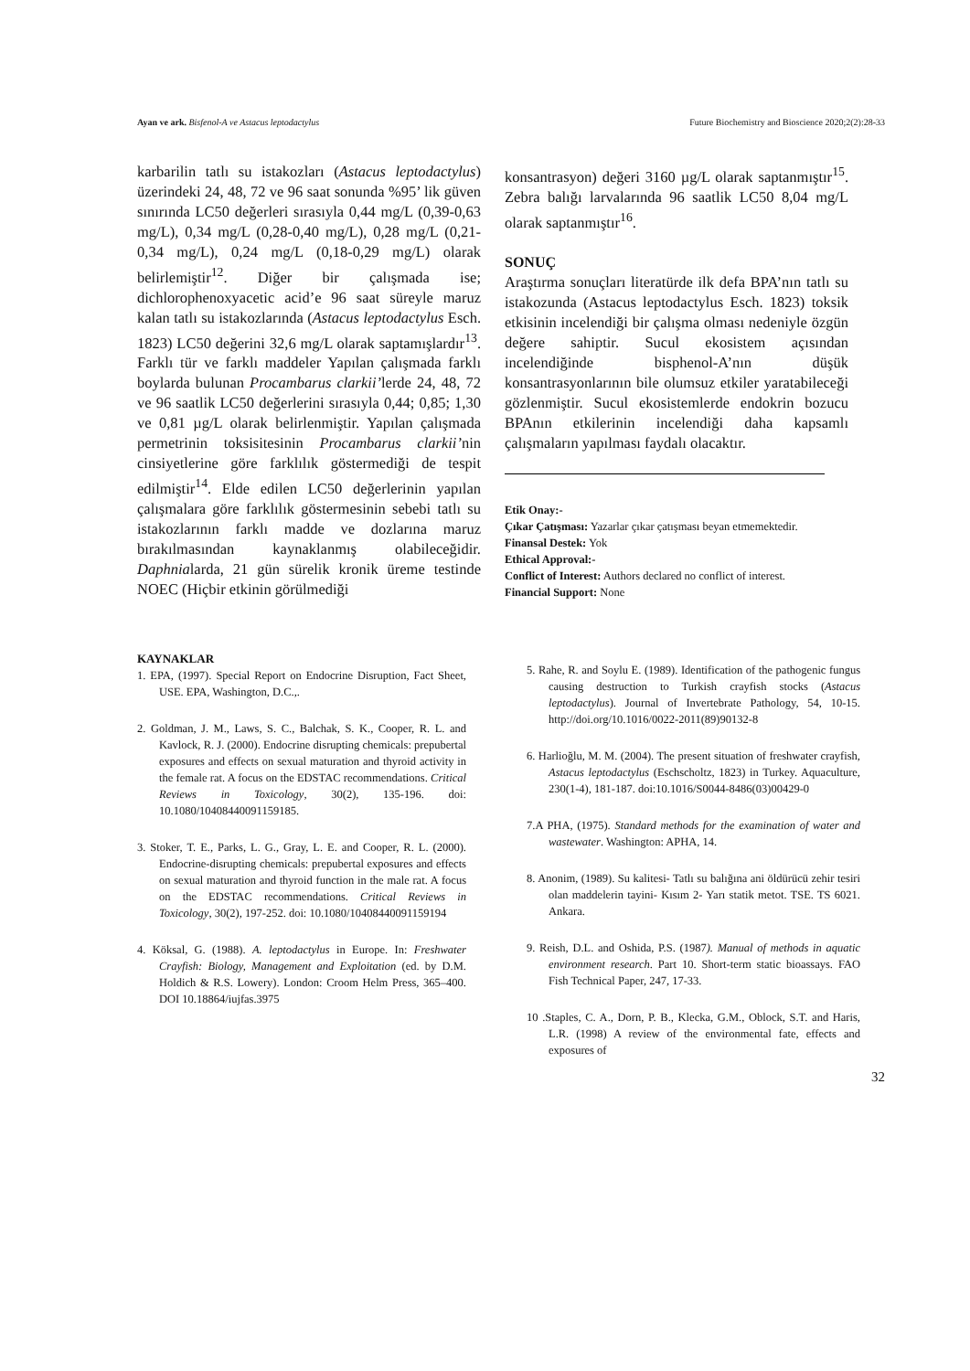Ayan ve ark. Bisfenol-A ve Astacus leptodactylus Future Biochemistry and Bioscience 2020;2(2):28-33
karbarilin tatlı su istakozları (Astacus leptodactylus) üzerindeki 24, 48, 72 ve 96 saat sonunda %95’ lik güven sınırında LC50 değerleri sırasıyla 0,44 mg/L (0,39-0,63 mg/L), 0,34 mg/L (0,28-0,40 mg/L), 0,28 mg/L (0,21-0,34 mg/L), 0,24 mg/L (0,18-0,29 mg/L) olarak belirlemiştir<sup>12</sup>. Diğer bir çalışmada ise; dichlorophenoxyacetic acid’e 96 saat süreyle maruz kalan tatlı su istakozlarında (Astacus leptodactylus Esch. 1823) LC50 değerini 32,6 mg/L olarak saptamışlardır<sup>13</sup>. Farklı tür ve farklı maddeler Yapılan çalışmada farklı boylarda bulunan Procambarus clarkii’lerde 24, 48, 72 ve 96 saatlik LC50 değerlerini sırasıyla 0,44; 0,85; 1,30 ve 0,81 µg/L olarak belirlenmiştir. Yapılan çalışmada permetrinin toksisitesinin Procambarus clarkii’nin cinsiyetlerine göre farklılık göstermediği de tespit edilmiştir<sup>14</sup>. Elde edilen LC50 değerlerinin yapılan çalışmalara göre farklılık göstermesinin sebebi tatlı su istakozlarının farklı madde ve dozlarına maruz bırakılmasından kaynaklanmış olabileceğidir. Daphnialarda, 21 gün sürelik kronik üreme testinde NOEC (Hiçbir etkinin görülmediği
konsantrasyon) değeri 3160 µg/L olarak saptanmıştır<sup>15</sup>. Zebra balığı larvalarında 96 saatlik LC50 8,04 mg/L olarak saptanmıştır<sup>16</sup>.
SONUÇ
Araştırma sonuçları literatürde ilk defa BPA’nın tatlı su istakozunda (Astacus leptodactylus Esch. 1823) toksik etkisinin incelendiği bir çalışma olması nedeniyle özgün değere sahiptir. Sucul ekosistem açısından incelendiğinde bisphenol-A’nın düşük konsantrasyonlarının bile olumsuz etkiler yaratabileceği gözlenmiştir. Sucul ekosistemlerde endokrin bozucu BPAnın etkilerinin incelendiği daha kapsamlı çalışmaların yapılması faydalı olacaktır.
Etik Onay:-
Çıkar Çatışması: Yazarlar çıkar çatışması beyan etmemektedir.
Finansal Destek: Yok
Ethical Approval:-
Conflict of Interest: Authors declared no conflict of interest.
Financial Support: None
KAYNAKLAR
1. EPA, (1997). Special Report on Endocrine Disruption, Fact Sheet, USE. EPA, Washington, D.C.,.
2. Goldman, J. M., Laws, S. C., Balchak, S. K., Cooper, R. L. and Kavlock, R. J. (2000). Endocrine disrupting chemicals: prepubertal exposures and effects on sexual maturation and thyroid activity in the female rat. A focus on the EDSTAC recommendations. Critical Reviews in Toxicology, 30(2), 135-196. doi: 10.1080/10408440091159185.
3. Stoker, T. E., Parks, L. G., Gray, L. E. and Cooper, R. L. (2000). Endocrine-disrupting chemicals: prepubertal exposures and effects on sexual maturation and thyroid function in the male rat. A focus on the EDSTAC recommendations. Critical Reviews in Toxicology, 30(2), 197-252. doi: 10.1080/10408440091159194
4. Köksal, G. (1988). A. leptodactylus in Europe. In: Freshwater Crayfish: Biology, Management and Exploitation (ed. by D.M. Holdich & R.S. Lowery). London: Croom Helm Press, 365–400. DOI 10.18864/iujfas.3975
5. Rahe, R. and Soylu E. (1989). Identification of the pathogenic fungus causing destruction to Turkish crayfish stocks (Astacus leptodactylus). Journal of Invertebrate Pathology, 54, 10-15. http://doi.org/10.1016/0022-2011(89)90132-8
6. Harlioğlu, M. M. (2004). The present situation of freshwater crayfish, Astacus leptodactylus (Eschscholtz, 1823) in Turkey. Aquaculture, 230(1-4), 181-187. doi:10.1016/S0044-8486(03)00429-0
7.A PHA, (1975). Standard methods for the examination of water and wastewater. Washington: APHA, 14.
8. Anonim, (1989). Su kalitesi- Tatlı su balığına ani öldürücü zehir tesiri olan maddelerin tayini- Kısım 2- Yarı statik metot. TSE. TS 6021. Ankara.
9. Reish, D.L. and Oshida, P.S. (1987). Manual of methods in aquatic environment research. Part 10. Short-term static bioassays. FAO Fish Technical Paper, 247, 17-33.
10 .Staples, C. A., Dorn, P. B., Klecka, G.M., Oblock, S.T. and Haris, L.R. (1998) A review of the environmental fate, effects and exposures of
32